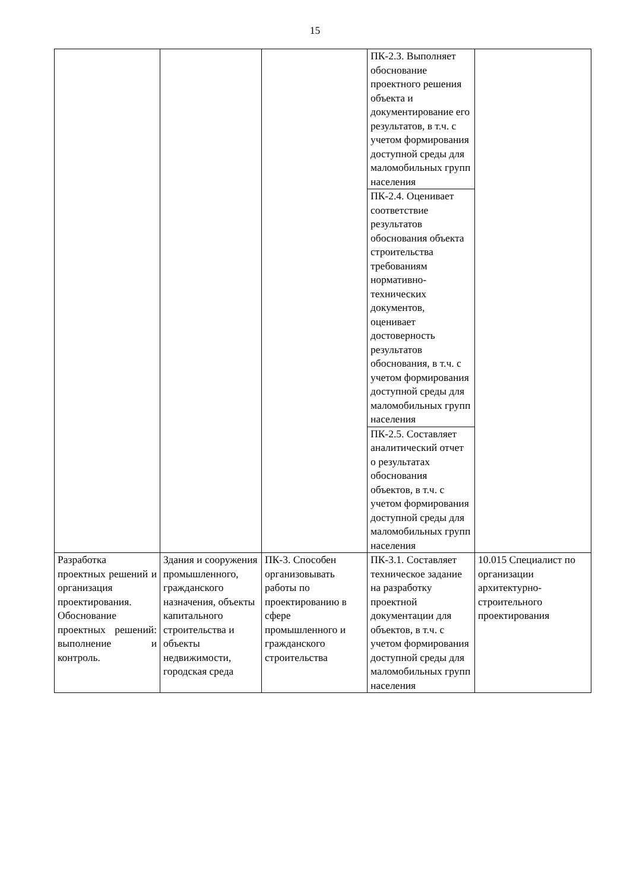15
| | | | ПК-2.3. Выполняет обоснование проектного решения объекта и документирование его результатов, в т.ч. с учетом формирования доступной среды для маломобильных групп населения | |
| | | | ПК-2.4. Оценивает соответствие результатов обоснования объекта строительства требованиям нормативно-технических документов, оценивает достоверность результатов обоснования, в т.ч. с учетом формирования доступной среды для маломобильных групп населения | |
| | | | ПК-2.5. Составляет аналитический отчет о результатах обоснования объектов, в т.ч. с учетом формирования доступной среды для маломобильных групп населения | |
| Разработка проектных решений и организация проектирования. Обоснование проектных решений: выполнение и контроль. | Здания и сооружения промышленного, гражданского назначения, объекты капитального строительства и объекты недвижимости, городская среда | ПК-3. Способен организовывать работы по проектированию в сфере промышленного и гражданского строительства | ПК-3.1. Составляет техническое задание на разработку проектной документации для объектов, в т.ч. с учетом формирования доступной среды для маломобильных групп населения | 10.015 Специалист по организации архитектурно-строительного проектирования |